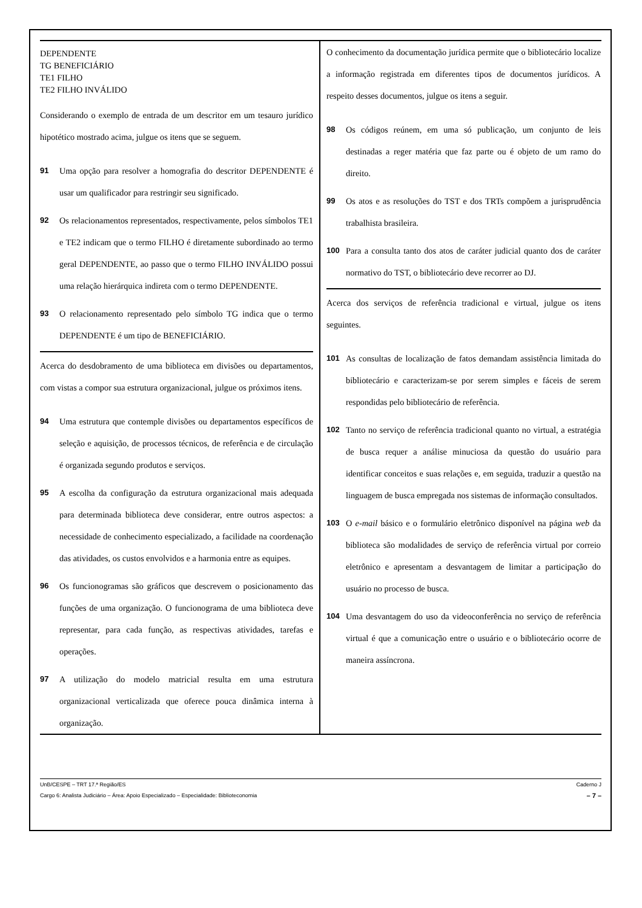DEPENDENTE
TG BENEFICIÁRIO
TE1 FILHO
TE2 FILHO INVÁLIDO
Considerando o exemplo de entrada de um descritor em um tesauro jurídico hipotético mostrado acima, julgue os itens que se seguem.
91 Uma opção para resolver a homografia do descritor DEPENDENTE é usar um qualificador para restringir seu significado.
92 Os relacionamentos representados, respectivamente, pelos símbolos TE1 e TE2 indicam que o termo FILHO é diretamente subordinado ao termo geral DEPENDENTE, ao passo que o termo FILHO INVÁLIDO possui uma relação hierárquica indireta com o termo DEPENDENTE.
93 O relacionamento representado pelo símbolo TG indica que o termo DEPENDENTE é um tipo de BENEFICIÁRIO.
Acerca do desdobramento de uma biblioteca em divisões ou departamentos, com vistas a compor sua estrutura organizacional, julgue os próximos itens.
94 Uma estrutura que contemple divisões ou departamentos específicos de seleção e aquisição, de processos técnicos, de referência e de circulação é organizada segundo produtos e serviços.
95 A escolha da configuração da estrutura organizacional mais adequada para determinada biblioteca deve considerar, entre outros aspectos: a necessidade de conhecimento especializado, a facilidade na coordenação das atividades, os custos envolvidos e a harmonia entre as equipes.
96 Os funcionogramas são gráficos que descrevem o posicionamento das funções de uma organização. O funcionograma de uma biblioteca deve representar, para cada função, as respectivas atividades, tarefas e operações.
97 A utilização do modelo matricial resulta em uma estrutura organizacional verticalizada que oferece pouca dinâmica interna à organização.
O conhecimento da documentação jurídica permite que o bibliotecário localize a informação registrada em diferentes tipos de documentos jurídicos. A respeito desses documentos, julgue os itens a seguir.
98 Os códigos reúnem, em uma só publicação, um conjunto de leis destinadas a reger matéria que faz parte ou é objeto de um ramo do direito.
99 Os atos e as resoluções do TST e dos TRTs compõem a jurisprudência trabalhista brasileira.
100 Para a consulta tanto dos atos de caráter judicial quanto dos de caráter normativo do TST, o bibliotecário deve recorrer ao DJ.
Acerca dos serviços de referência tradicional e virtual, julgue os itens seguintes.
101 As consultas de localização de fatos demandam assistência limitada do bibliotecário e caracterizam-se por serem simples e fáceis de serem respondidas pelo bibliotecário de referência.
102 Tanto no serviço de referência tradicional quanto no virtual, a estratégia de busca requer a análise minuciosa da questão do usuário para identificar conceitos e suas relações e, em seguida, traduzir a questão na linguagem de busca empregada nos sistemas de informação consultados.
103 O e-mail básico e o formulário eletrônico disponível na página web da biblioteca são modalidades de serviço de referência virtual por correio eletrônico e apresentam a desvantagem de limitar a participação do usuário no processo de busca.
104 Uma desvantagem do uso da videoconferência no serviço de referência virtual é que a comunicação entre o usuário e o bibliotecário ocorre de maneira assíncrona.
UnB/CESPE – TRT 17.ª Região/ES Caderno J
Cargo 6: Analista Judiciário – Área: Apoio Especializado – Especialidade: Biblioteconomia – 7 –